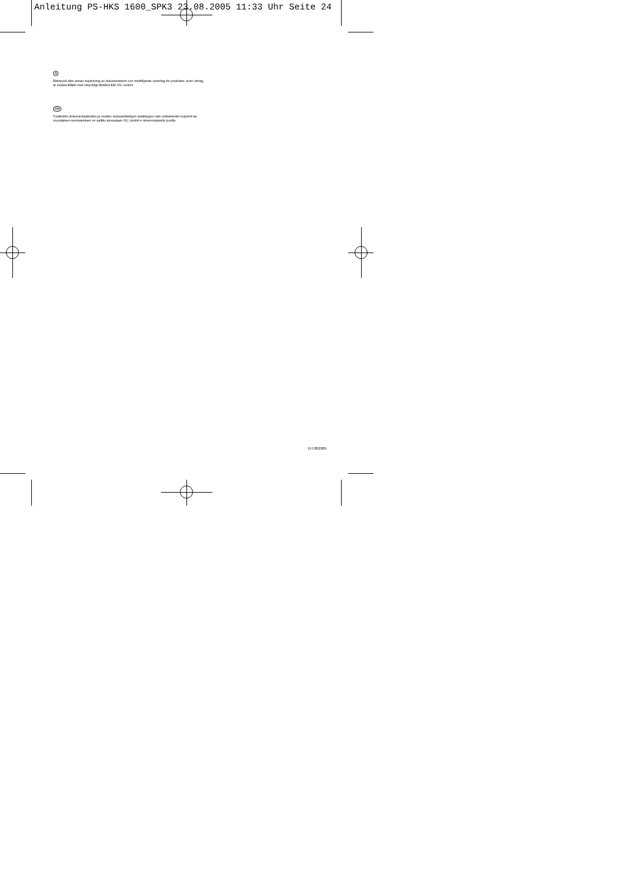Anleitung PS-HKS 1600_SPK3 23.08.2005 11:33 Uhr Seite 24
S
Eftertryck eller annan duplicering av dokumentation och medföljande underlag för produkter, även utdrag, är endast tillåtet med uttryckligt tillstånd från ISC GmbH.
FIN
Tuotteiden dokumentaatioiden ja muiden mukaanliitettyjen asiakirjojen vain osittainenkin kopiointi tai muunlainen monistaminen on sallittu ainoastaan ISC GmbH:n nimenomaisella luvalla.
EH 08/2005